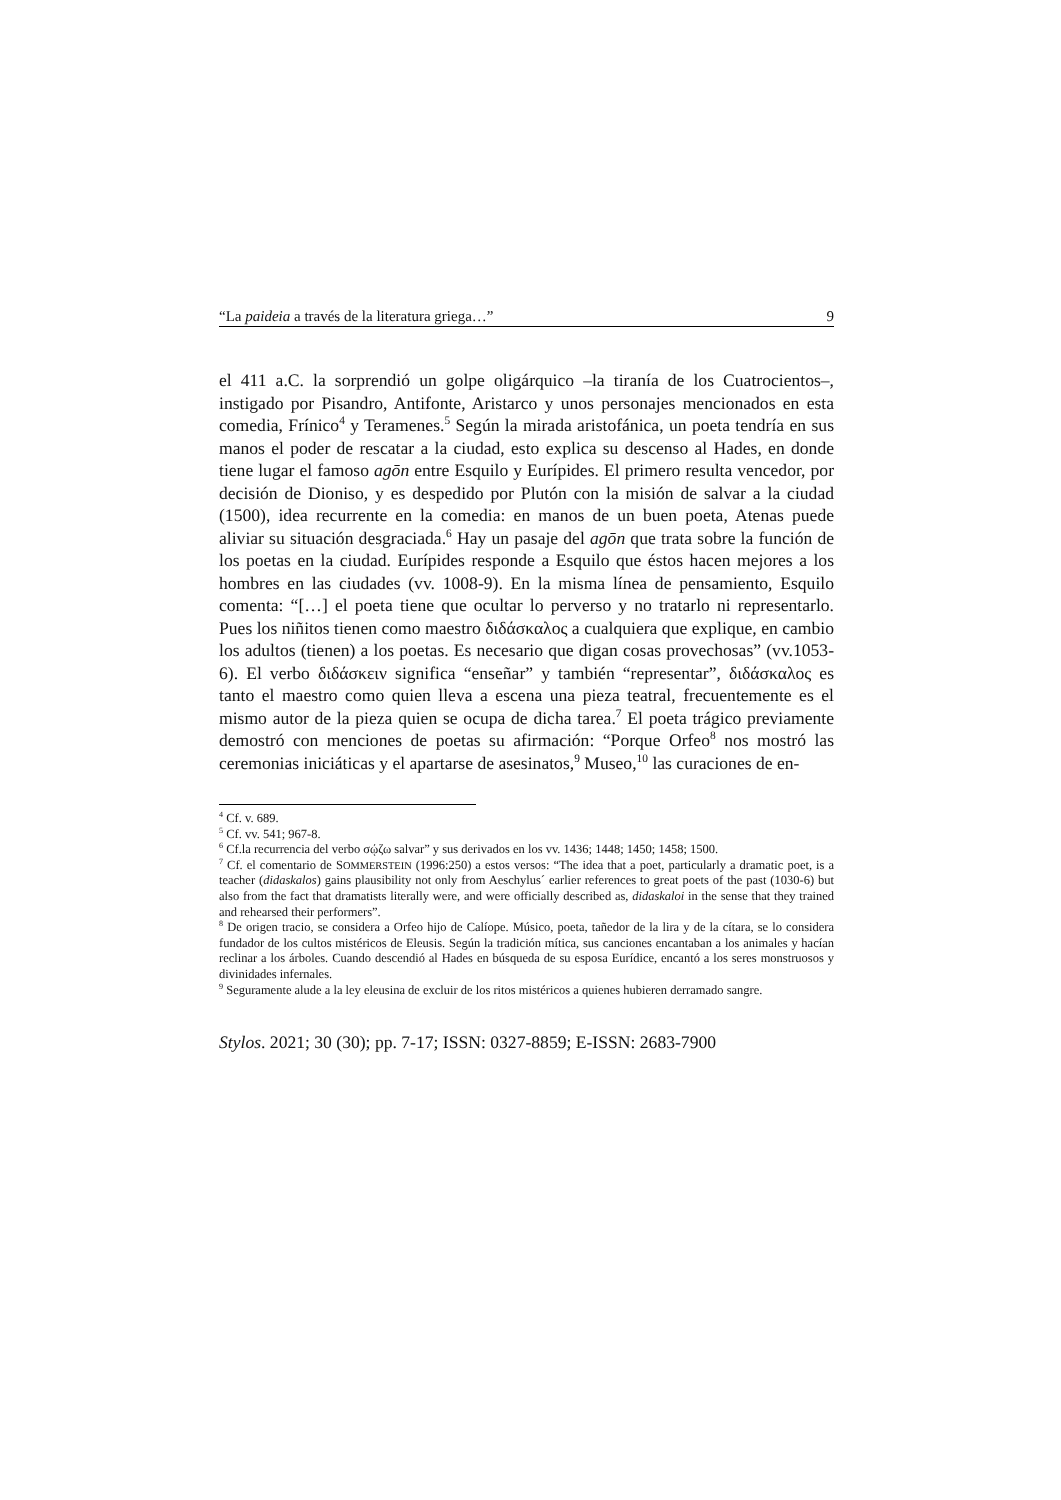“La paideia a través de la literatura griega…” 9
el 411 a.C. la sorprendió un golpe oligárquico –la tiranía de los Cuatrocientos–, instigado por Pisandro, Antifonte, Aristarco y unos personajes mencionados en esta comedia, Frínico<sup>4</sup> y Teramenes.<sup>5</sup> Según la mirada aristofánica, un poeta tendría en sus manos el poder de rescatar a la ciudad, esto explica su descenso al Hades, en donde tiene lugar el famoso agōn entre Esquilo y Eurípides. El primero resulta vencedor, por decisión de Dioniso, y es despedido por Plutón con la misión de salvar a la ciudad (1500), idea recurrente en la comedia: en manos de un buen poeta, Atenas puede aliviar su situación desgraciada.<sup>6</sup> Hay un pasaje del agōn que trata sobre la función de los poetas en la ciudad. Eurípides responde a Esquilo que éstos hacen mejores a los hombres en las ciudades (vv. 1008-9). En la misma línea de pensamiento, Esquilo comenta: “[…] el poeta tiene que ocultar lo perverso y no tratarlo ni representarlo. Pues los niñitos tienen como maestro διδάσκαλος a cualquiera que explique, en cambio los adultos (tienen) a los poetas. Es necesario que digan cosas provechosas” (vv.1053-6). El verbo διδάσκειν significa “enseñar” y también “representar”, διδάσκαλος es tanto el maestro como quien lleva a escena una pieza teatral, frecuentemente es el mismo autor de la pieza quien se ocupa de dicha tarea.<sup>7</sup> El poeta trágico previamente demostró con menciones de poetas su afirmación: “Porque Orfeo<sup>8</sup> nos mostró las ceremonias iniciáticas y el apartarse de asesinatos,<sup>9</sup> Museo,<sup>10</sup> las curaciones de en-
<sup>4</sup> Cf. v. 689.
<sup>5</sup> Cf. vv. 541; 967-8.
<sup>6</sup> Cf.la recurrencia del verbo σῴζω salvar” y sus derivados en los vv. 1436; 1448; 1450; 1458; 1500.
<sup>7</sup> Cf. el comentario de SOMMERSTEIN (1996:250) a estos versos: “The idea that a poet, particularly a dramatic poet, is a teacher (didaskalos) gains plausibility not only from Aeschylus´ earlier references to great poets of the past (1030-6) but also from the fact that dramatists literally were, and were officially described as, didaskaloi in the sense that they trained and rehearsed their performers”.
<sup>8</sup> De origen tracio, se considera a Orfeo hijo de Calíope. Músico, poeta, tañedor de la lira y de la cítara, se lo considera fundador de los cultos mistéricos de Eleusis. Según la tradición mítica, sus canciones encantaban a los animales y hacían reclinar a los árboles. Cuando descendió al Hades en búsqueda de su esposa Eurídice, encantó a los seres monstruosos y divinidades infernales.
<sup>9</sup> Seguramente alude a la ley eleusina de excluir de los ritos mistéricos a quienes hubieren derramado sangre.
Stylos. 2021; 30 (30); pp. 7-17; ISSN: 0327-8859; E-ISSN: 2683-7900